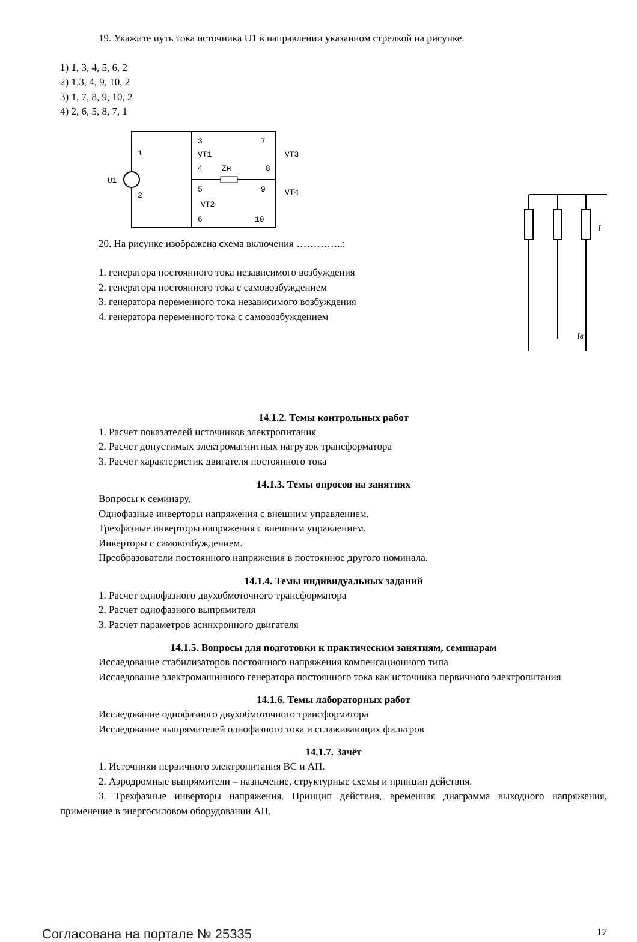19. Укажите путь тока источника U1 в направлении указанном стрелкой на рисунке.
1) 1, 3, 4, 5, 6, 2
2) 1,3, 4, 9, 10, 2
3) 1, 7, 8, 9, 10, 2
4) 2, 6, 5, 8, 7, 1
3
4
5
6
7
8
9
10
1
2
U1
VT1
VT2
VT3
VT4
Zн
20. На рисунке изображена схема включения …………..:
1. генератора постоянного тока независимого возбуждения
2. генератора постоянного тока с самовозбуждением
3. генератора переменного тока независимого возбуждения
4. генератора переменного тока с самовозбуждением
I
Iв
14.1.2. Темы контрольных работ
1. Расчет показателей источников электропитания
2. Расчет допустимых электромагнитных нагрузок трансформатора
3. Расчет характеристик двигателя постоянного тока
14.1.3. Темы опросов на занятиях
Вопросы к семинару.
Однофазные инверторы напряжения с внешним управлением.
Трехфазные инверторы напряжения с внешним управлением.
Инверторы с самовозбуждением.
Преобразователи постоянного напряжения в постоянное другого номинала.
14.1.4. Темы индивидуальных заданий
1. Расчет однофазного двухобмоточного трансформатора
2. Расчет однофазного выпрямителя
3. Расчет параметров асинхронного двигателя
14.1.5. Вопросы для подготовки к практическим занятиям, семинарам
Исследование стабилизаторов постоянного напряжения компенсационного типа
Исследование электромашинного генератора постоянного тока как источника первичного электропитания
14.1.6. Темы лабораторных работ
Исследование однофазного двухобмоточного трансформатора
Исследование выпрямителей однофазного тока и сглаживающих фильтров
14.1.7. Зачёт
1. Источники первичного электропитания ВС и АП.
2. Аэродромные выпрямители – назначение, структурные схемы и принцип действия.
3. Трехфазные инверторы напряжения. Принцип действия, временная диаграмма выходного напряжения, применение в энергосиловом оборудовании АП.
Согласована на портале № 25335 17